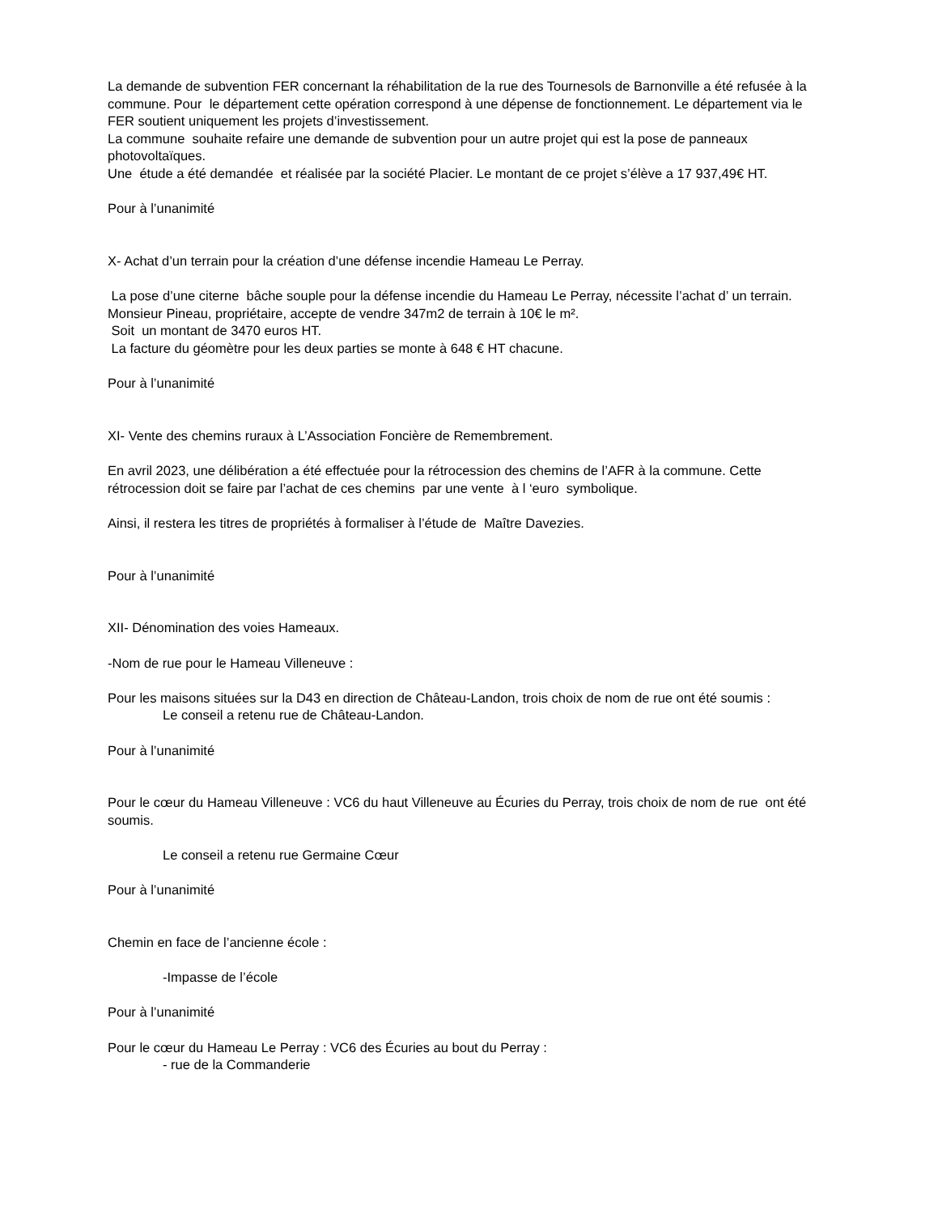La demande de subvention FER concernant la réhabilitation de la rue des Tournesols de Barnonville a été refusée à la commune. Pour le département cette opération correspond à une dépense de fonctionnement. Le département via le FER soutient uniquement les projets d’investissement.
La commune souhaite refaire une demande de subvention pour un autre projet qui est la pose de panneaux photovoltaïques.
Une étude a été demandée et réalisée par la société Placier. Le montant de ce projet s’élève a 17 937,49€ HT.
Pour à l’unanimité
X- Achat d’un terrain pour la création d’une défense incendie Hameau Le Perray.
La pose d’une citerne bâche souple pour la défense incendie du Hameau Le Perray, nécessite l’achat d’ un terrain. Monsieur Pineau, propriétaire, accepte de vendre 347m2 de terrain à 10€ le m².
Soit un montant de 3470 euros HT.
La facture du géomètre pour les deux parties se monte à 648 € HT chacune.
Pour à l’unanimité
XI- Vente des chemins ruraux à L’Association Foncière de Remembrement.
En avril 2023, une délibération a été effectuée pour la rétrocession des chemins de l’AFR à la commune. Cette rétrocession doit se faire par l’achat de ces chemins par une vente à l ‘euro symbolique.
Ainsi, il restera les titres de propriétés à formaliser à l’étude de Maître Davezies.
Pour à l’unanimité
XII- Dénomination des voies Hameaux.
-Nom de rue pour le Hameau Villeneuve :
Pour les maisons situées sur la D43 en direction de Château-Landon, trois choix de nom de rue ont été soumis :
Le conseil a retenu rue de Château-Landon.
Pour à l’unanimité
Pour le cœur du Hameau Villeneuve : VC6 du haut Villeneuve au Écuries du Perray, trois choix de nom de rue ont été soumis.
Le conseil a retenu rue Germaine Cœur
Pour à l’unanimité
Chemin en face de l’ancienne école :
-Impasse de l’école
Pour à l’unanimité
Pour le cœur du Hameau Le Perray : VC6 des Écuries au bout du Perray :
- rue de la Commanderie